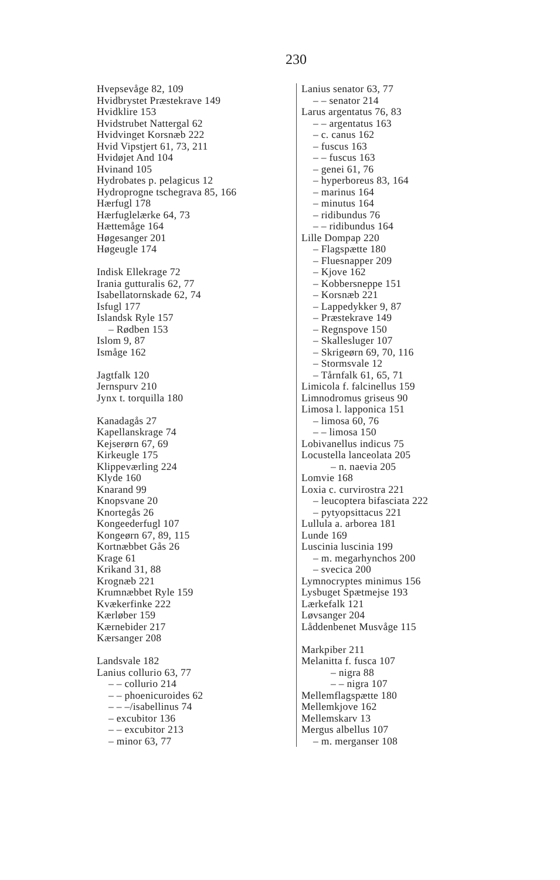230
Hvepsevåge 82, 109
Hvidbrystet Præstekrave 149
Hvidklire 153
Hvidstrubet Nattergal 62
Hvidvinget Korsnæb 222
Hvid Vipstjert 61, 73, 211
Hvidøjet And 104
Hvinand 105
Hydrobates p. pelagicus 12
Hydroprogne tschegrava 85, 166
Hærfugl 178
Hærfuglelærke 64, 73
Hættemåge 164
Høgesanger 201
Høgeugle 174
Indisk Ellekrage 72
Irania gutturalis 62, 77
Isabellatornskade 62, 74
Isfugl 177
Islandsk Ryle 157
– Rødben 153
Islom 9, 87
Ismåge 162
Jagtfalk 120
Jernspurv 210
Jynx t. torquilla 180
Kanadagås 27
Kapellanskrage 74
Kejserørn 67, 69
Kirkeugle 175
Klippeværling 224
Klyde 160
Knarand 99
Knopsvane 20
Knortegås 26
Kongeederfugl 107
Kongeørn 67, 89, 115
Kortnæbbet Gås 26
Krage 61
Krikand 31, 88
Krognæb 221
Krumnæbbet Ryle 159
Kvækerfinke 222
Kærløber 159
Kærnebider 217
Kærsanger 208
Landsvale 182
Lanius collurio 63, 77
– – collurio 214
– – phoenicuroides 62
– – –/isabellinus 74
– excubitor 136
– – excubitor 213
– minor 63, 77
Lanius senator 63, 77
– – senator 214
Larus argentatus 76, 83
– – argentatus 163
– c. canus 162
– fuscus 163
– – fuscus 163
– genei 61, 76
– hyperboreus 83, 164
– marinus 164
– minutus 164
– ridibundus 76
– – ridibundus 164
Lille Dompap 220
– Flagspætte 180
– Fluesnapper 209
– Kjove 162
– Kobbersneppe 151
– Korsnæb 221
– Lappedykker 9, 87
– Præstekrave 149
– Regnspove 150
– Skallesluger 107
– Skrigeørn 69, 70, 116
– Stormsvale 12
– Tårnfalk 61, 65, 71
Limicola f. falcinellus 159
Limnodromus griseus 90
Limosa l. lapponica 151
– limosa 60, 76
– – limosa 150
Lobivanellus indicus 75
Locustella lanceolata 205
– n. naevia 205
Lomvie 168
Loxia c. curvirostra 221
– leucoptera bifasciata 222
– pytyopsittacus 221
Lullula a. arborea 181
Lunde 169
Luscinia luscinia 199
– m. megarhynchos 200
– svecica 200
Lymnocryptes minimus 156
Lysbuget Spætmejse 193
Lærkefalk 121
Løvsanger 204
Låddenbenet Musvåge 115
Markpiber 211
Melanitta f. fusca 107
– nigra 88
– – nigra 107
Mellemflagspætte 180
Mellemkjove 162
Mellemskarv 13
Mergus albellus 107
– m. merganser 108